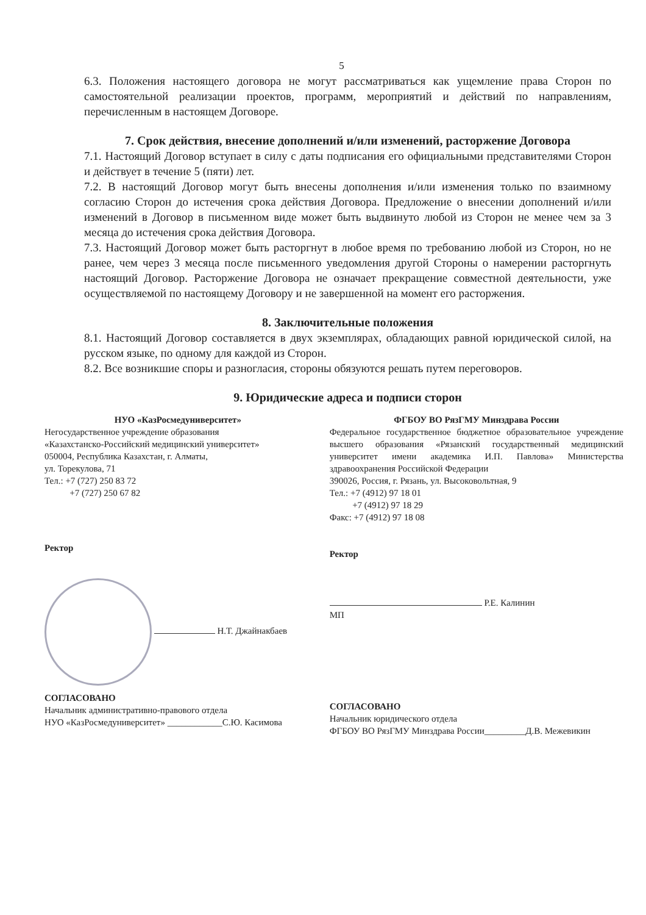5
6.3. Положения настоящего договора не могут рассматриваться как ущемление права Сторон по самостоятельной реализации проектов, программ, мероприятий и действий по направлениям, перечисленным в настоящем Договоре.
7. Срок действия, внесение дополнений и/или изменений, расторжение Договора
7.1. Настоящий Договор вступает в силу с даты подписания его официальными представителями Сторон и действует в течение 5 (пяти) лет.
7.2. В настоящий Договор могут быть внесены дополнения и/или изменения только по взаимному согласию Сторон до истечения срока действия Договора. Предложение о внесении дополнений и/или изменений в Договор в письменном виде может быть выдвинуто любой из Сторон не менее чем за 3 месяца до истечения срока действия Договора.
7.3. Настоящий Договор может быть расторгнут в любое время по требованию любой из Сторон, но не ранее, чем через 3 месяца после письменного уведомления другой Стороны о намерении расторгнуть настоящий Договор. Расторжение Договора не означает прекращение совместной деятельности, уже осуществляемой по настоящему Договору и не завершенной на момент его расторжения.
8. Заключительные положения
8.1. Настоящий Договор составляется в двух экземплярах, обладающих равной юридической силой, на русском языке, по одному для каждой из Сторон.
8.2. Все возникшие споры и разногласия, стороны обязуются решать путем переговоров.
9. Юридические адреса и подписи сторон
НУО «КазРосмедуниверситет»
Негосударственное учреждение образования
«Казахстанско-Российский медицинский университет»
050004, Республика Казахстан, г. Алматы,
ул. Торекулова, 71
Тел.: +7 (727) 250 83 72
+7 (727) 250 67 82
Ректор
Н.Т. Джайнакбаев
СОГЛАСОВАНО
Начальник административно-правового отдела
НУО «КазРосмедуниверситет» ____________С.Ю. Касимова
ФГБОУ ВО РязГМУ Минздрава России
Федеральное государственное бюджетное образовательное учреждение высшего образования «Рязанский государственный медицинский университет имени академика И.П. Павлова» Министерства здравоохранения Российской Федерации
390026, Россия, г. Рязань, ул. Высоковольтная, 9
Тел.: +7 (4912) 97 18 01
+7 (4912) 97 18 29
Факс: +7 (4912) 97 18 08
Ректор
Р.Е. Калинин
МП
СОГЛАСОВАНО
Начальник юридического отдела
ФГБОУ ВО РязГМУ Минздрава России_________Д.В. Межевикин